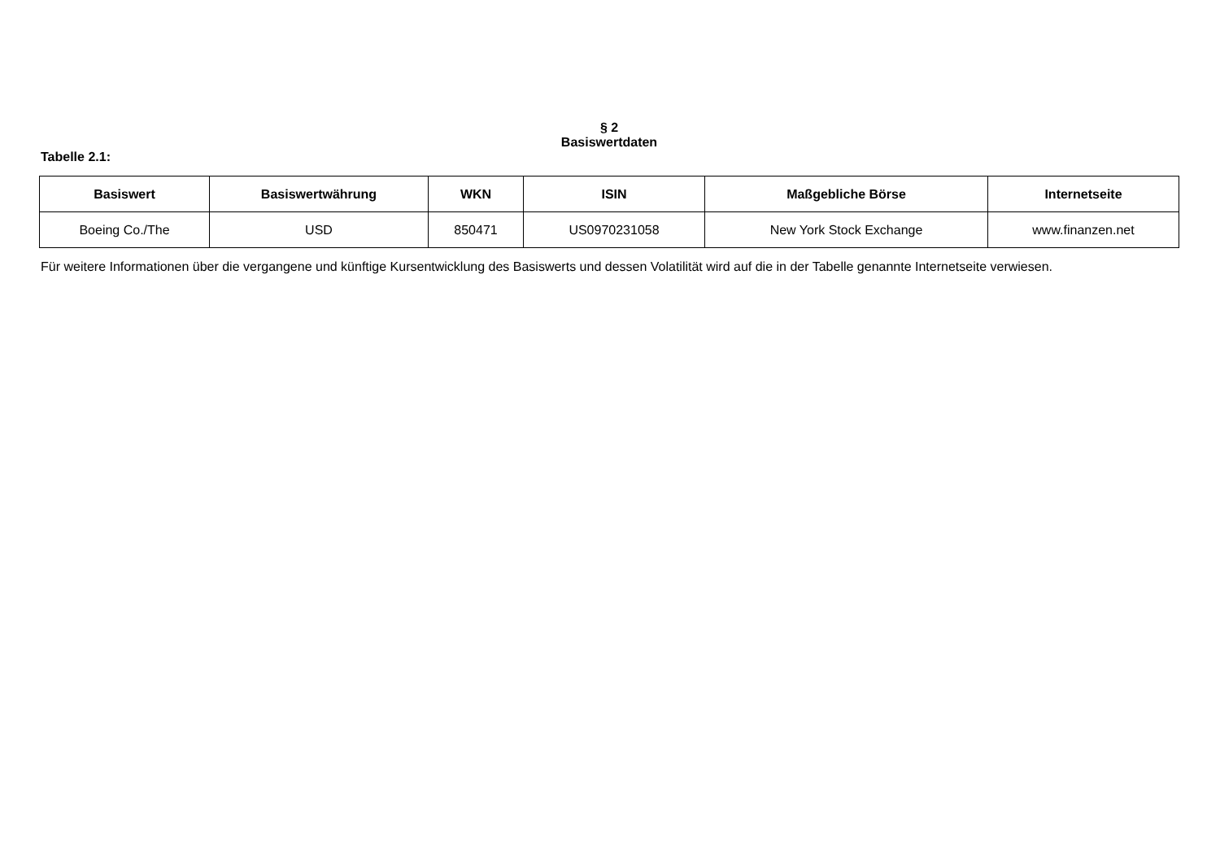§ 2
Basiswertdaten
Tabelle 2.1:
| Basiswert | Basiswertwährung | WKN | ISIN | Maßgebliche Börse | Internetseite |
| --- | --- | --- | --- | --- | --- |
| Boeing Co./The | USD | 850471 | US0970231058 | New York Stock Exchange | www.finanzen.net |
Für weitere Informationen über die vergangene und künftige Kursentwicklung des Basiswerts und dessen Volatilität wird auf die in der Tabelle genannte Internetseite verwiesen.